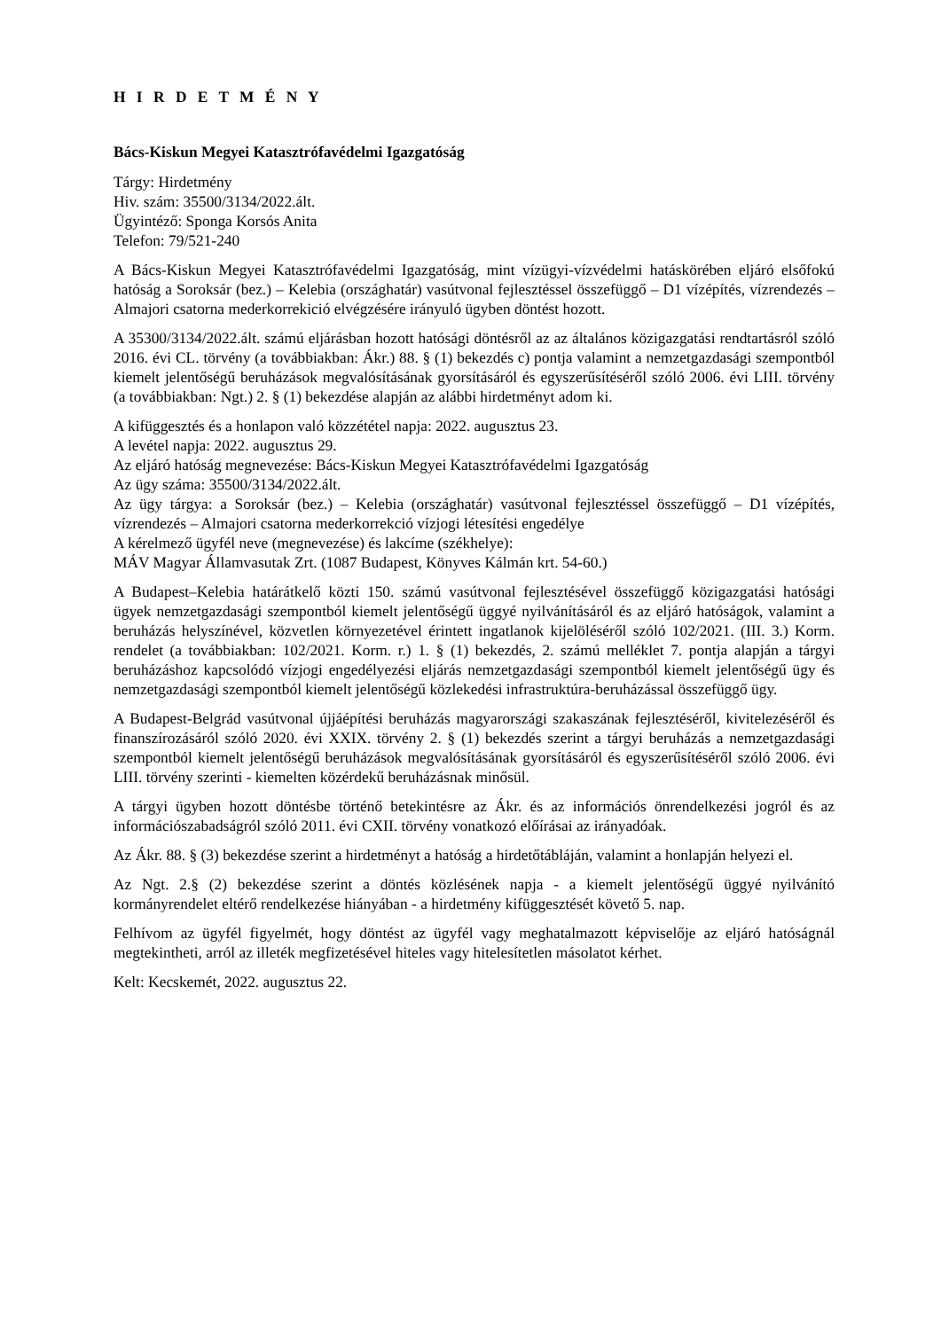H I R D E T M É N Y
Bács-Kiskun Megyei Katasztrófavédelmi Igazgatóság
Tárgy: Hirdetmény
Hiv. szám: 35500/3134/2022.ált.
Ügyintéző: Sponga Korsós Anita
Telefon: 79/521-240
A Bács-Kiskun Megyei Katasztrófavédelmi Igazgatóság, mint vízügyi-vízvédelmi hatáskörében eljáró elsőfokú hatóság a Soroksár (bez.) – Kelebia (országhatár) vasútvonal fejlesztéssel összefüggő – D1 vízépítés, vízrendezés – Almajori csatorna mederkorrekició elvégzésére irányuló ügyben döntést hozott.
A 35300/3134/2022.ált. számú eljárásban hozott hatósági döntésről az az általános közigazgatási rendtartásról szóló 2016. évi CL. törvény (a továbbiakban: Ákr.) 88. § (1) bekezdés c) pontja valamint a nemzetgazdasági szempontból kiemelt jelentőségű beruházások megvalósításának gyorsításáról és egyszerűsítéséről szóló 2006. évi LIII. törvény (a továbbiakban: Ngt.) 2. § (1) bekezdése alapján az alábbi hirdetményt adom ki.
A kifüggesztés és a honlapon való közzététel napja: 2022. augusztus 23.
A levétel napja: 2022. augusztus 29.
Az eljáró hatóság megnevezése: Bács-Kiskun Megyei Katasztrófavédelmi Igazgatóság
Az ügy száma: 35500/3134/2022.ált.
Az ügy tárgya: a Soroksár (bez.) – Kelebia (országhatár) vasútvonal fejlesztéssel összefüggő – D1 vízépítés, vízrendezés – Almajori csatorna mederkorrekció vízjogi létesítési engedélye
A kérelmező ügyfél neve (megnevezése) és lakcíme (székhelye):
MÁV Magyar Államvasutak Zrt. (1087 Budapest, Könyves Kálmán krt. 54-60.)
A Budapest–Kelebia határátkelő közti 150. számú vasútvonal fejlesztésével összefüggő közigazgatási hatósági ügyek nemzetgazdasági szempontból kiemelt jelentőségű üggyé nyilvánításáról és az eljáró hatóságok, valamint a beruházás helyszínével, közvetlen környezetével érintett ingatlanok kijelöléséről szóló 102/2021. (III. 3.) Korm. rendelet (a továbbiakban: 102/2021. Korm. r.) 1. § (1) bekezdés, 2. számú melléklet 7. pontja alapján a tárgyi beruházáshoz kapcsolódó vízjogi engedélyezési eljárás nemzetgazdasági szempontból kiemelt jelentőségű ügy és nemzetgazdasági szempontból kiemelt jelentőségű közlekedési infrastruktúra-beruházással összefüggő ügy.
A Budapest-Belgrád vasútvonal újjáépítési beruházás magyarországi szakaszának fejlesztéséről, kivitelezéséről és finanszírozásáról szóló 2020. évi XXIX. törvény 2. § (1) bekezdés szerint a tárgyi beruházás a nemzetgazdasági szempontból kiemelt jelentőségű beruházások megvalósításának gyorsításáról és egyszerűsítéséről szóló 2006. évi LIII. törvény szerinti - kiemelten közérdekű beruházásnak minősül.
A tárgyi ügyben hozott döntésbe történő betekintésre az Ákr. és az információs önrendelkezési jogról és az információszabadságról szóló 2011. évi CXII. törvény vonatkozó előírásai az irányadóak.
Az Ákr. 88. § (3) bekezdése szerint a hirdetményt a hatóság a hirdetőtábláján, valamint a honlapján helyezi el.
Az Ngt. 2.§ (2) bekezdése szerint a döntés közlésének napja - a kiemelt jelentőségű üggyé nyilvánító kormányrendelet eltérő rendelkezése hiányában - a hirdetmény kifüggesztését követő 5. nap.
Felhívom az ügyfél figyelmét, hogy döntést az ügyfél vagy meghatalmazott képviselője az eljáró hatóságnál megtekintheti, arról az illeték megfizetésével hiteles vagy hitelesítetlen másolatot kérhet.
Kelt: Kecskemét, 2022. augusztus 22.